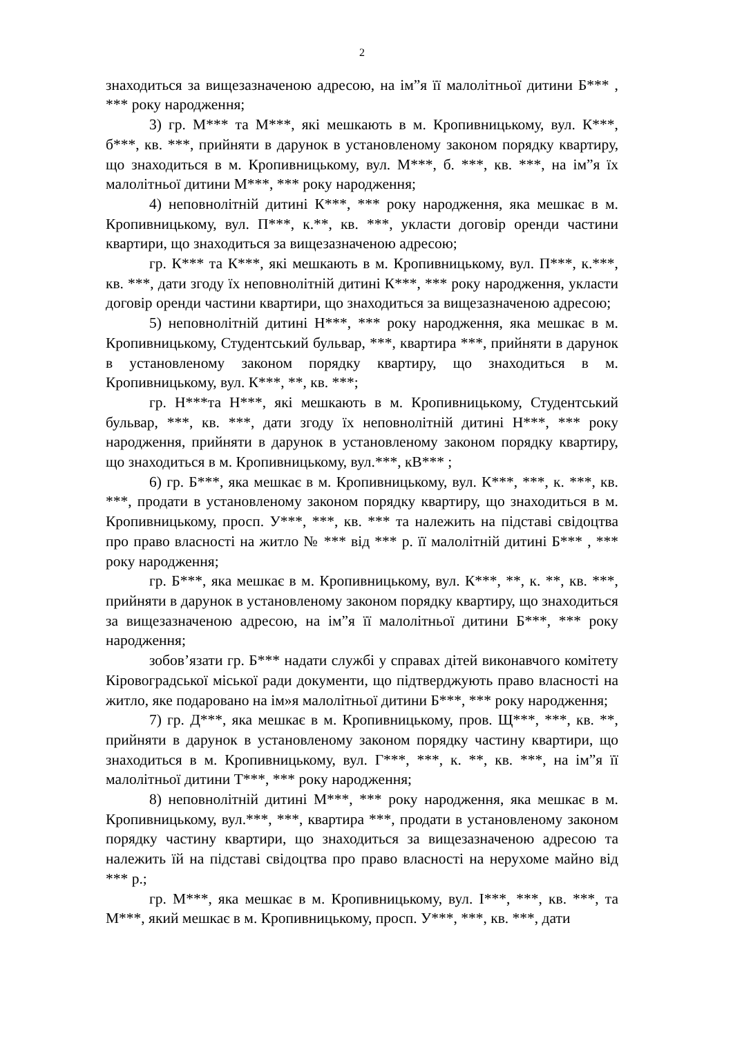2
знаходиться за вищезазначеною адресою, на ім”я її малолітньої дитини Б*** , *** року народження;
3) гр. М*** та М***, які мешкають в м. Кропивницькому, вул. К***, б***, кв. ***, прийняти в дарунок в установленому законом порядку квартиру, що знаходиться в м. Кропивницькому, вул. М***, б. ***, кв. ***, на ім”я їх малолітньої дитини М***, *** року народження;
4) неповнолітній дитині К***, *** року народження, яка мешкає в м. Кропивницькому, вул. П***, к.**, кв. ***, укласти договір оренди частини квартири, що знаходиться за вищезазначеною адресою;
гр. К*** та К***, які мешкають в м. Кропивницькому, вул. П***, к.***, кв. ***, дати згоду їх неповнолітній дитині К***, *** року народження, укласти договір оренди частини квартири, що знаходиться за вищезазначеною адресою;
5) неповнолітній дитині Н***, *** року народження, яка мешкає в м. Кропивницькому, Студентський бульвар, ***, квартира ***, прийняти в дарунок в установленому законом порядку квартиру, що знаходиться в м. Кропивницькому, вул. К***, **, кв. ***;
гр. Н***та Н***, які мешкають в м. Кропивницькому, Студентський бульвар, ***, кв. ***, дати згоду їх неповнолітній дитині Н***, *** року народження, прийняти в дарунок в установленому законом порядку квартиру, що знаходиться в м. Кропивницькому, вул.***, кВ*** ;
6) гр. Б***, яка мешкає в м. Кропивницькому, вул. К***, ***, к. ***, кв. ***, продати в установленому законом порядку квартиру, що знаходиться в м. Кропивницькому, просп. У***, ***, кв. *** та належить на підставі свідоцтва про право власності на житло № *** від *** р. її малолітній дитині Б*** , *** року народження;
гр. Б***, яка мешкає в м. Кропивницькому, вул. К***, **, к. **, кв. ***, прийняти в дарунок в установленому законом порядку квартиру, що знаходиться за вищезазначеною адресою, на ім”я її малолітньої дитини Б***, *** року народження;
зобов’язати гр. Б*** надати службі у справах дітей виконавчого комітету Кіровоградської міської ради документи, що підтверджують право власності на житло, яке подаровано на ім»я малолітньої дитини Б***, *** року народження;
7) гр. Д***, яка мешкає в м. Кропивницькому, пров. Щ***, ***, кв. **, прийняти в дарунок в установленому законом порядку частину квартири, що знаходиться в м. Кропивницькому, вул. Г***, ***, к. **, кв. ***, на ім”я її малолітньої дитини Т***, *** року народження;
8) неповнолітній дитині М***, *** року народження, яка мешкає в м. Кропивницькому, вул.***, ***, квартира ***, продати в установленому законом порядку частину квартири, що знаходиться за вищезазначеною адресою та належить їй на підставі свідоцтва про право власності на нерухоме майно від *** р.;
гр. М***, яка мешкає в м. Кропивницькому, вул. І***, ***, кв. ***, та М***, який мешкає в м. Кропивницькому, просп. У***, ***, кв. ***, дати